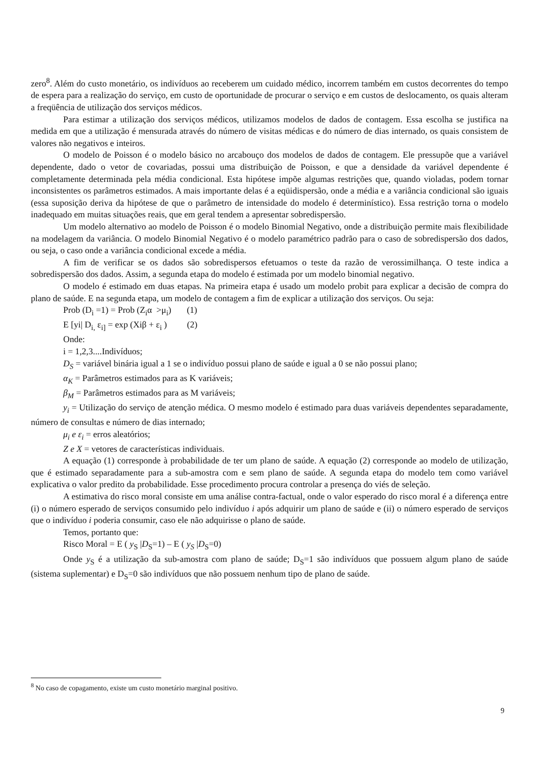zero<sup>8</sup>. Além do custo monetário, os indivíduos ao receberem um cuidado médico, incorrem também em custos decorrentes do tempo de espera para a realização do serviço, em custo de oportunidade de procurar o serviço e em custos de deslocamento, os quais alteram a freqüência de utilização dos serviços médicos.
Para estimar a utilização dos serviços médicos, utilizamos modelos de dados de contagem. Essa escolha se justifica na medida em que a utilização é mensurada através do número de visitas médicas e do número de dias internado, os quais consistem de valores não negativos e inteiros.
O modelo de Poisson é o modelo básico no arcabouço dos modelos de dados de contagem. Ele pressupõe que a variável dependente, dado o vetor de covariadas, possui uma distribuição de Poisson, e que a densidade da variável dependente é completamente determinada pela média condicional. Esta hipótese impõe algumas restrições que, quando violadas, podem tornar inconsistentes os parâmetros estimados. A mais importante delas é a eqüidispersão, onde a média e a variância condicional são iguais (essa suposição deriva da hipótese de que o parâmetro de intensidade do modelo é determinístico). Essa restrição torna o modelo inadequado em muitas situações reais, que em geral tendem a apresentar sobredispersão.
Um modelo alternativo ao modelo de Poisson é o modelo Binomial Negativo, onde a distribuição permite mais flexibilidade na modelagem da variância. O modelo Binomial Negativo é o modelo paramétrico padrão para o caso de sobredispersão dos dados, ou seja, o caso onde a variância condicional excede a média.
A fim de verificar se os dados são sobredispersos efetuamos o teste da razão de verossimilhança. O teste indica a sobredispersão dos dados. Assim, a segunda etapa do modelo é estimada por um modelo binomial negativo.
O modelo é estimado em duas etapas. Na primeira etapa é usado um modelo probit para explicar a decisão de compra do plano de saúde. E na segunda etapa, um modelo de contagem a fim de explicar a utilização dos serviços. Ou seja:
Prob (D<sub>i</sub> =1) = Prob (Z<sub>i</sub>α >μ<sub>i</sub>) (1)
E [yi| D<sub>i,</sub> ε<sub>i]</sub> = exp (Xiβ + ε<sub>i</sub> ) (2)
Onde:
i = 1,2,3....Indivíduos;
D<sub>S</sub> = variável binária igual a 1 se o indivíduo possui plano de saúde e igual a 0 se não possui plano;
α<sub>K</sub> = Parâmetros estimados para as K variáveis;
β<sub>M</sub> = Parâmetros estimados para as M variáveis;
y<sub>i</sub> = Utilização do serviço de atenção médica. O mesmo modelo é estimado para duas variáveis dependentes separadamente, número de consultas e número de dias internado;
μ<sub>i</sub> e ε<sub>i</sub> = erros aleatórios;
Z e X = vetores de características individuais.
A equação (1) corresponde à probabilidade de ter um plano de saúde. A equação (2) corresponde ao modelo de utilização, que é estimado separadamente para a sub-amostra com e sem plano de saúde. A segunda etapa do modelo tem como variável explicativa o valor predito da probabilidade. Esse procedimento procura controlar a presença do viés de seleção.
A estimativa do risco moral consiste em uma análise contra-factual, onde o valor esperado do risco moral é a diferença entre (i) o número esperado de serviços consumido pelo indivíduo i após adquirir um plano de saúde e (ii) o número esperado de serviços que o indivíduo i poderia consumir, caso ele não adquirisse o plano de saúde.
Temos, portanto que:
Risco Moral = E ( y<sub>S</sub> |D<sub>S</sub>=1) – E ( y<sub>S</sub> |D<sub>S</sub>=0)
Onde y<sub>S</sub> é a utilização da sub-amostra com plano de saúde; D<sub>S</sub>=1 são indivíduos que possuem algum plano de saúde (sistema suplementar) e D<sub>S</sub>=0 são indivíduos que não possuem nenhum tipo de plano de saúde.
<sup>8</sup> No caso de copagamento, existe um custo monetário marginal positivo.
9